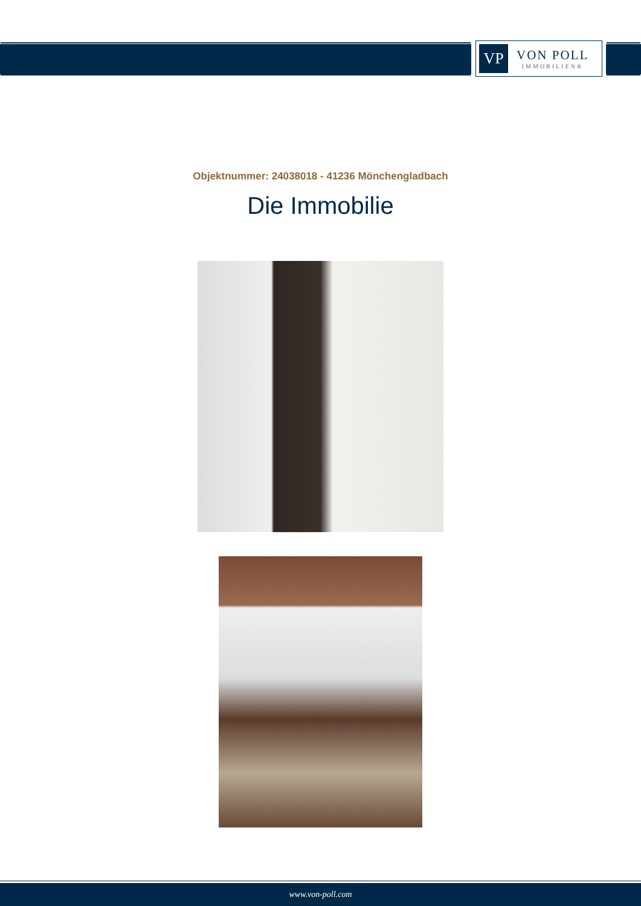VP
VON POLL
IMMOBILIEN®
Objektnummer: 24038018 - 41236 Mönchengladbach
Die Immobilie
www.von-poll.com